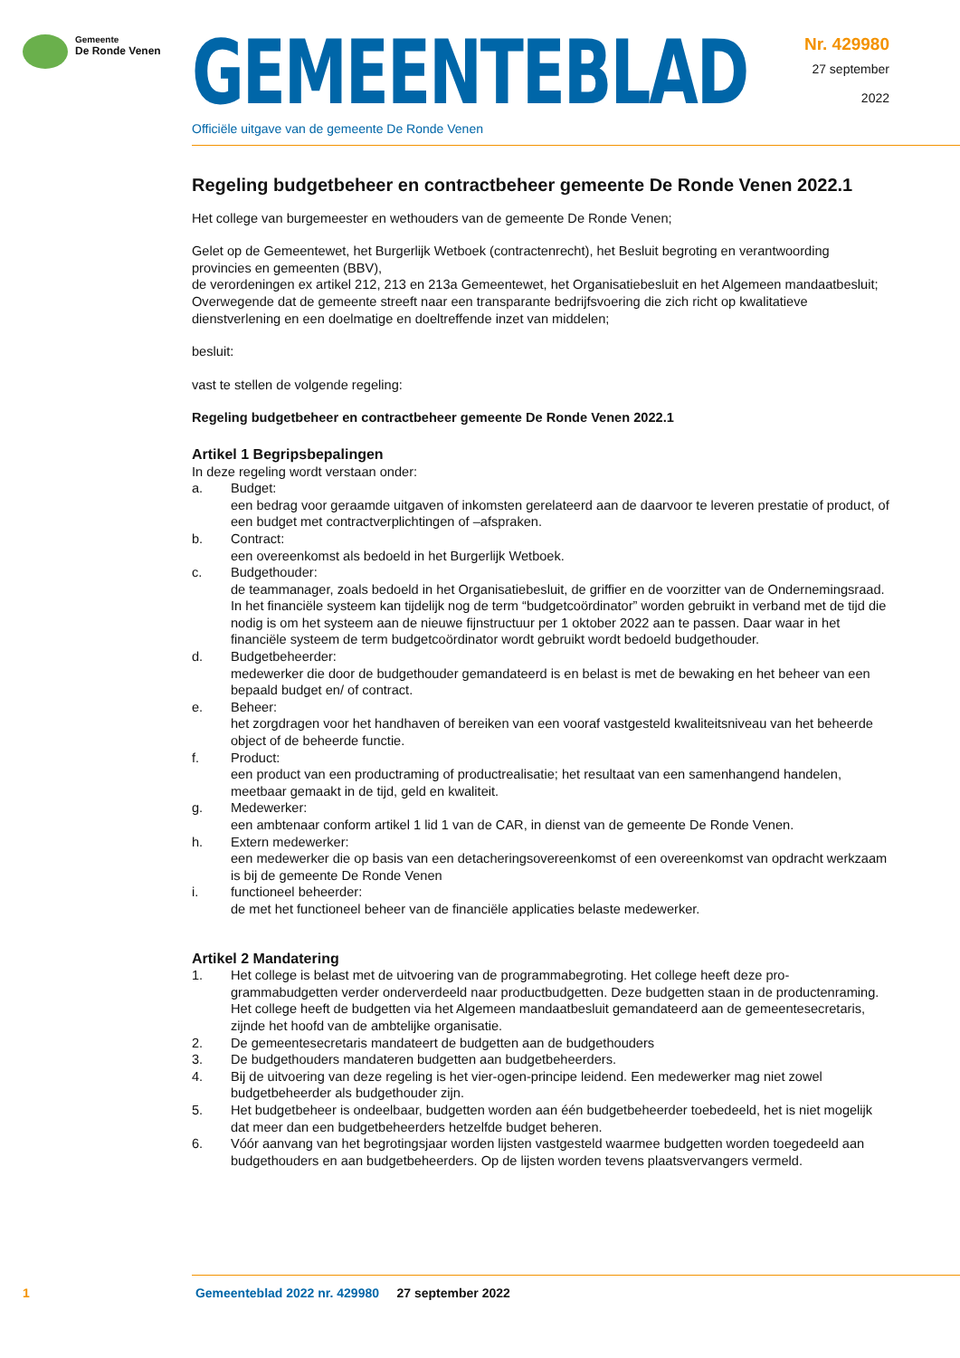Gemeente
De Ronde Venen
GEMEENTEBLAD
Officiële uitgave van de gemeente De Ronde Venen
Nr. 429980
27 september
2022
Regeling budgetbeheer en contractbeheer gemeente De Ronde Venen 2022.1
Het college van burgemeester en wethouders van de gemeente De Ronde Venen;
Gelet op de Gemeentewet, het Burgerlijk Wetboek (contractenrecht), het Besluit begroting en verant­woording provincies en gemeenten (BBV),
de verordeningen ex artikel 212, 213 en 213a Gemeentewet, het Organisatiebesluit en het Algemeen mandaatbesluit;
Overwegende dat de gemeente streeft naar een transparante bedrijfsvoering die zich richt op kwalita­tieve dienstverlening en een doelmatige en doeltreffende inzet van middelen;
besluit:
vast te stellen de volgende regeling:
Regeling budgetbeheer en contractbeheer gemeente De Ronde Venen 2022.1
Artikel 1 Begripsbepalingen
In deze regeling wordt verstaan onder:
a. Budget:
een bedrag voor geraamde uitgaven of inkomsten gerelateerd aan de daarvoor te leveren prestatie of product, of een budget met contractverplichtingen of –afspraken.
b. Contract:
een overeenkomst als bedoeld in het Burgerlijk Wetboek.
c. Budgethouder:
de teammanager, zoals bedoeld in het Organisatiebesluit, de griffier en de voorzitter van de On­dernemingsraad. In het financiële systeem kan tijdelijk nog de term “budgetcoördinator” worden gebruikt in verband met de tijd die nodig is om het systeem aan de nieuwe fijnstructuur per 1 oktober 2022 aan te passen. Daar waar in het financiële systeem de term budgetcoördinator wordt gebruikt wordt bedoeld budgethouder.
d. Budgetbeheerder:
medewerker die door de budgethouder gemandateerd is en belast is met de bewaking en het beheer van een bepaald budget en/ of contract.
e. Beheer:
het zorgdragen voor het handhaven of bereiken van een vooraf vastgesteld kwaliteitsniveau van het beheerde object of de beheerde functie.
f. Product:
een product van een productraming of productrealisatie; het resultaat van een samenhangend handelen, meetbaar gemaakt in de tijd, geld en kwaliteit.
g. Medewerker:
een ambtenaar conform artikel 1 lid 1 van de CAR, in dienst van de gemeente De Ronde Venen.
h. Extern medewerker:
een medewerker die op basis van een detacheringsovereenkomst of een overeenkomst van op­dracht werkzaam is bij de gemeente De Ronde Venen
i. functioneel beheerder:
de met het functioneel beheer van de financiële applicaties belaste medewerker.
Artikel 2 Mandatering
1. Het college is belast met de uitvoering van de programmabegroting. Het college heeft deze pro­grammabudgetten verder onderverdeeld naar productbudgetten. Deze budgetten staan in de productenraming. Het college heeft de budgetten via het Algemeen mandaatbesluit gemandateerd aan de gemeentesecretaris, zijnde het hoofd van de ambtelijke organisatie.
2. De gemeentesecretaris mandateert de budgetten aan de budgethouders
3. De budgethouders mandateren budgetten aan budgetbeheerders.
4. Bij de uitvoering van deze regeling is het vier-ogen-principe leidend. Een medewerker mag niet zowel budgetbeheerder als budgethouder zijn.
5. Het budgetbeheer is ondeelbaar, budgetten worden aan één budgetbeheerder toebedeeld, het is niet mogelijk dat meer dan een budgetbeheerders hetzelfde budget beheren.
6. Vóór aanvang van het begrotingsjaar worden lijsten vastgesteld waarmee budgetten worden toegedeeld aan budgethouders en aan budgetbeheerders. Op de lijsten worden tevens plaatsver­vangers vermeld.
1 Gemeenteblad 2022 nr. 429980 27 september 2022